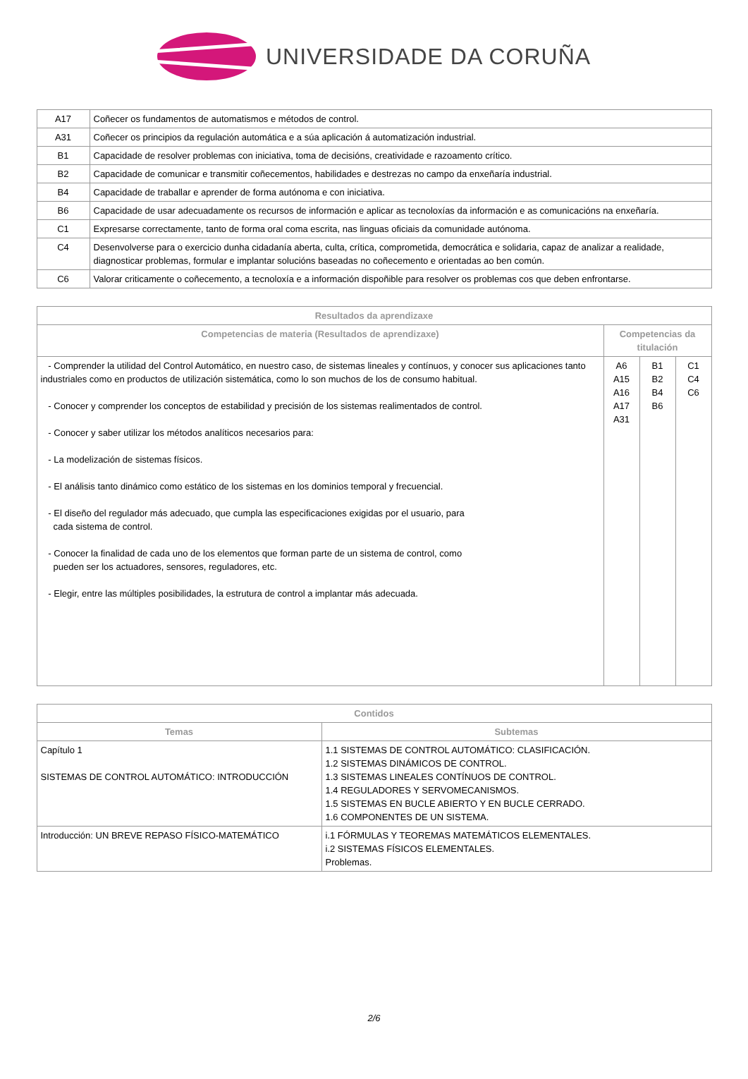UNIVERSIDADE DA CORUÑA
| A17 | Coñecer os fundamentos de automatismos e métodos de control. |
| A31 | Coñecer os principios da regulación automática e a súa aplicación á automatización industrial. |
| B1 | Capacidade de resolver problemas con iniciativa, toma de decisións, creatividade e razoamento crítico. |
| B2 | Capacidade de comunicar e transmitir coñecementos, habilidades e destrezas no campo da enxeñaría industrial. |
| B4 | Capacidade de traballar e aprender de forma autónoma e con iniciativa. |
| B6 | Capacidade de usar adecuadamente os recursos de información e aplicar as tecnoloxías da información e as comunicacións na enxeñaría. |
| C1 | Expresarse correctamente, tanto de forma oral coma escrita, nas linguas oficiais da comunidade autónoma. |
| C4 | Desenvolverse para o exercicio dunha cidadanía aberta, culta, crítica, comprometida, democrática e solidaria, capaz de analizar a realidade, diagnosticar problemas, formular e implantar solucións baseadas no coñecemento e orientadas ao ben común. |
| C6 | Valorar criticamente o coñecemento, a tecnoloxía e a información dispoñible para resolver os problemas cos que deben enfrontarse. |
| Resultados da aprendizaxe | | | |
| --- | --- | --- | --- |
| Competencias de materia (Resultados de aprendizaxe) | Competencias da titulación | | |
| - Comprender la utilidad del Control Automático, en nuestro caso, de sistemas lineales y contínuos, y conocer sus aplicaciones tanto industriales como en productos de utilización sistemática, como lo son muchos de los de consumo habitual. - Conocer y comprender los conceptos de estabilidad y precisión de los sistemas realimentados de control. - Conocer y saber utilizar los métodos analíticos necesarios para: - La modelización de sistemas físicos. - El análisis tanto dinámico como estático de los sistemas en los dominios temporal y frecuencial. - El diseño del regulador más adecuado, que cumpla las especificaciones exigidas por el usuario, para cada sistema de control. - Conocer la finalidad de cada uno de los elementos que forman parte de un sistema de control, como pueden ser los actuadores, sensores, reguladores, etc. - Elegir, entre las múltiples posibilidades, la estrutura de control a implantar más adecuada. | A6 A15 A16 A17 A31 | B1 B2 B4 B6 | C1 C4 C6 |
| Contidos | |
| --- | --- |
| Temas | Subtemas |
| Capítulo 1 SISTEMAS DE CONTROL AUTOMÁTICO: INTRODUCCIÓN | 1.1 SISTEMAS DE CONTROL AUTOMÁTICO: CLASIFICACIÓN. 1.2 SISTEMAS DINÁMICOS DE CONTROL. 1.3 SISTEMAS LINEALES CONTÍNUOS DE CONTROL. 1.4 REGULADORES Y SERVOMECANISMOS. 1.5 SISTEMAS EN BUCLE ABIERTO Y EN BUCLE CERRADO. 1.6 COMPONENTES DE UN SISTEMA. |
| Introducción: UN BREVE REPASO FÍSICO-MATEMÁTICO | i.1 FÓRMULAS Y TEOREMAS MATEMÁTICOS ELEMENTALES. i.2 SISTEMAS FÍSICOS ELEMENTALES. Problemas. |
2/6